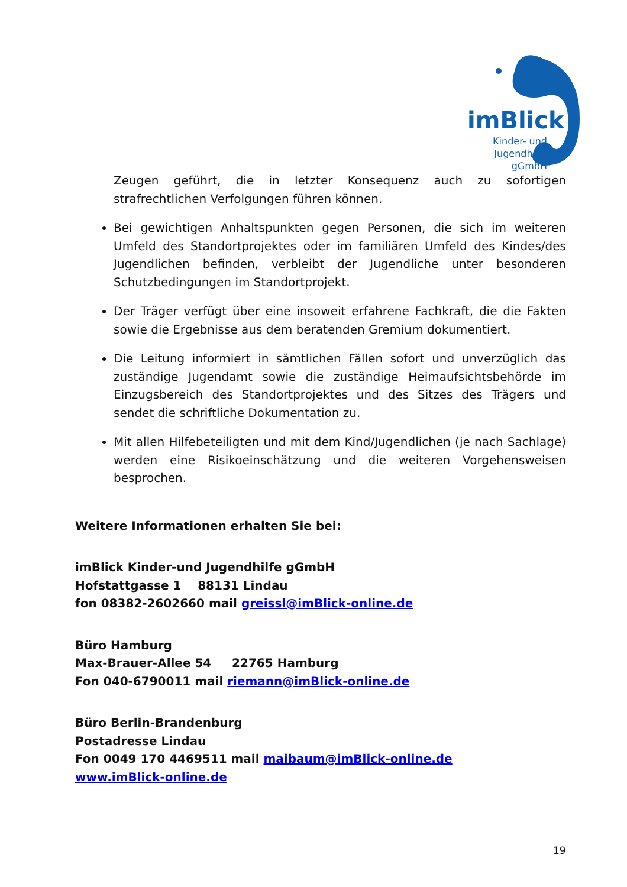imBlick
Kinder- und
Jugendhilfe
gGmbH
Zeugen geführt, die in letzter Konsequenz auch zu sofortigen strafrechtlichen Verfolgungen führen können.
Bei gewichtigen Anhaltspunkten gegen Personen, die sich im weiteren Umfeld des Standortprojektes oder im familiären Umfeld des Kindes/des Jugendlichen befinden, verbleibt der Jugendliche unter besonderen Schutzbedingungen im Standortprojekt.
Der Träger verfügt über eine insoweit erfahrene Fachkraft, die die Fakten sowie die Ergebnisse aus dem beratenden Gremium dokumentiert.
Die Leitung informiert in sämtlichen Fällen sofort und unverzüglich das zuständige Jugendamt sowie die zuständige Heimaufsichtsbehörde im Einzugsbereich des Standortprojektes und des Sitzes des Trägers und sendet die schriftliche Dokumentation zu.
Mit allen Hilfebeteiligten und mit dem Kind/Jugendlichen (je nach Sachlage) werden eine Risikoeinschätzung und die weiteren Vorgehensweisen besprochen.
Weitere Informationen erhalten Sie bei:
imBlick Kinder-und Jugendhilfe gGmbH
Hofstattgasse 1 88131 Lindau
fon 08382-2602660 mail greissl@imBlick-online.de
Büro Hamburg
Max-Brauer-Allee 54 22765 Hamburg
Fon 040-6790011 mail riemann@imBlick-online.de
Büro Berlin-Brandenburg
Postadresse Lindau
Fon 0049 170 4469511 mail maibaum@imBlick-online.de
www.imBlick-online.de
19